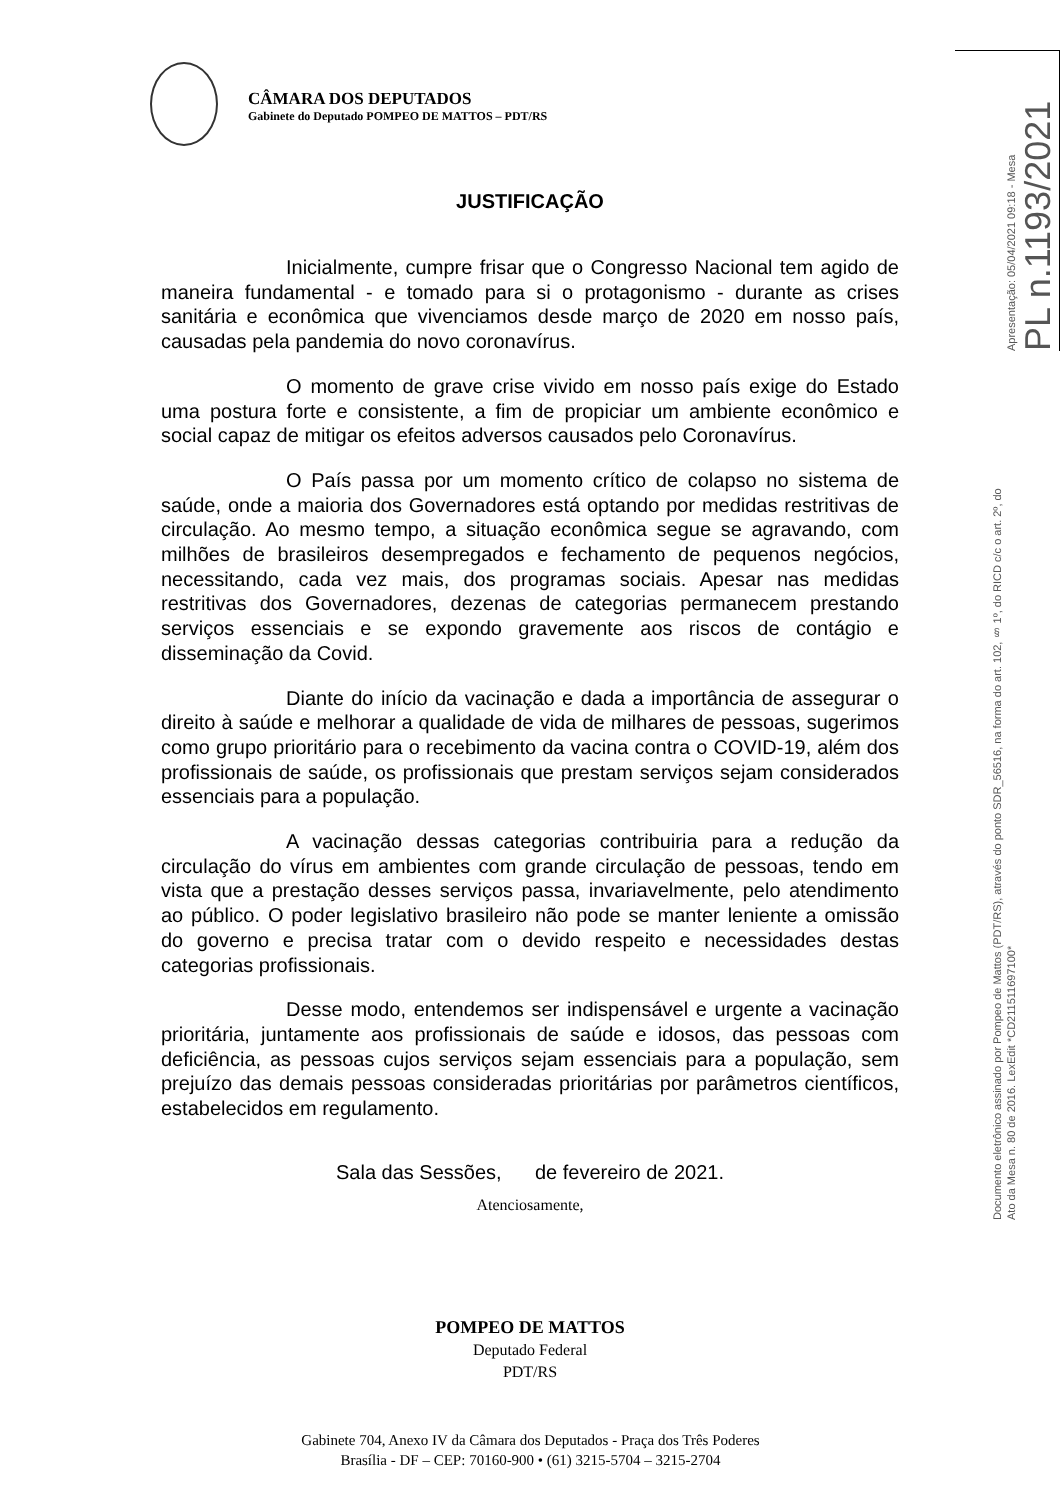CÂMARA DOS DEPUTADOS
Gabinete do Deputado POMPEO DE MATTOS – PDT/RS
Apresentação: 05/04/2021 09:18 - Mesa
PL n.1193/2021
Documento eletrônico assinado por Pompeo de Mattos (PDT/RS), através do ponto SDR_56516, na forma do art. 102, § 1º, do RICD c/c o art. 2º, do Ato da Mesa n. 80 de 2016. LexEdit *CD211511697100*
JUSTIFICAÇÃO
Inicialmente, cumpre frisar que o Congresso Nacional tem agido de maneira fundamental - e tomado para si o protagonismo - durante as crises sanitária e econômica que vivenciamos desde março de 2020 em nosso país, causadas pela pandemia do novo coronavírus.
O momento de grave crise vivido em nosso país exige do Estado uma postura forte e consistente, a fim de propiciar um ambiente econômico e social capaz de mitigar os efeitos adversos causados pelo Coronavírus.
O País passa por um momento crítico de colapso no sistema de saúde, onde a maioria dos Governadores está optando por medidas restritivas de circulação. Ao mesmo tempo, a situação econômica segue se agravando, com milhões de brasileiros desempregados e fechamento de pequenos negócios, necessitando, cada vez mais, dos programas sociais. Apesar nas medidas restritivas dos Governadores, dezenas de categorias permanecem prestando serviços essenciais e se expondo gravemente aos riscos de contágio e disseminação da Covid.
Diante do início da vacinação e dada a importância de assegurar o direito à saúde e melhorar a qualidade de vida de milhares de pessoas, sugerimos como grupo prioritário para o recebimento da vacina contra o COVID-19, além dos profissionais de saúde, os profissionais que prestam serviços sejam considerados essenciais para a população.
A vacinação dessas categorias contribuiria para a redução da circulação do vírus em ambientes com grande circulação de pessoas, tendo em vista que a prestação desses serviços passa, invariavelmente, pelo atendimento ao público. O poder legislativo brasileiro não pode se manter leniente a omissão do governo e precisa tratar com o devido respeito e necessidades destas categorias profissionais.
Desse modo, entendemos ser indispensável e urgente a vacinação prioritária, juntamente aos profissionais de saúde e idosos, das pessoas com deficiência, as pessoas cujos serviços sejam essenciais para a população, sem prejuízo das demais pessoas consideradas prioritárias por parâmetros científicos, estabelecidos em regulamento.
Sala das Sessões, de fevereiro de 2021.
Atenciosamente,
POMPEO DE MATTOS
Deputado Federal
PDT/RS
Gabinete 704, Anexo IV da Câmara dos Deputados - Praça dos Três Poderes
Brasília - DF – CEP: 70160-900 • (61) 3215-5704 – 3215-2704